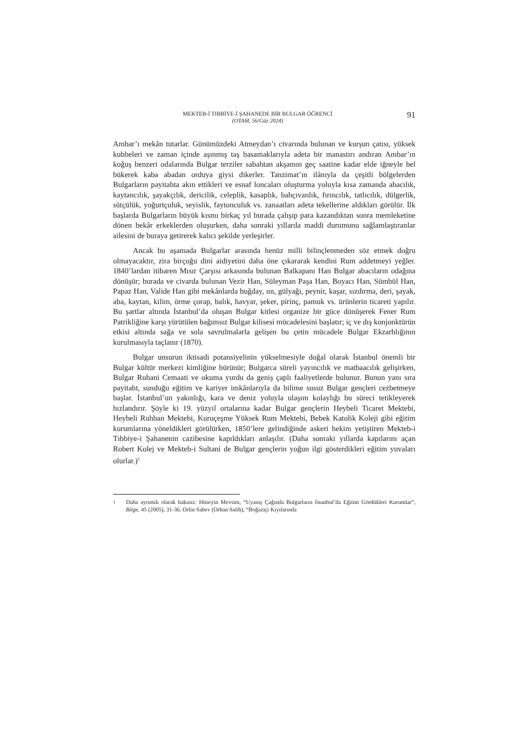MEKTEB-İ TIBBİYE-İ ŞAHANEDE BİR BULGAR ÖĞRENCİ
(OTAM, 56/Güz 2024)
91
Ambar’ı mekân tutarlar. Günümüzdeki Atmeydan’ı civarında bulunan ve kurşun çatısı, yüksek kubbeleri ve zaman içinde aşınmış taş basamaklarıyla adeta bir manastırı andıran Ambar’ın koğuş benzeri odalarında Bulgar terziler sabahtan akşamın geç saatine kadar elde iğneyle bel bükerek kaba abadan orduya giysi dikerler. Tanzimat’ın ilânıyla da çeşitli bölgelerden Bulgarların payitahta akın ettikleri ve esnaf loncaları oluşturma yoluyla kısa zamanda abacılık, kaytancılık, şayakçılık, dericilik, celeplik, kasaplık, bahçıvanlık, fırıncılık, tatlıcılık, dülgerlik, sütçülük, yoğurtçuluk, seyislik, faytonculuk vs. zanaatları adeta tekellerine aldıkları görülür. İlk başlarda Bulgarların büyük kısmı birkaç yıl burada çalışıp para kazandıktan sonra memleketine dönen bekâr erkeklerden oluşurken, daha sonraki yıllarda maddi durumunu sağlamlaştıranlar ailesini de buraya getirerek kalıcı şekilde yerleşirler.
Ancak bu aşamada Bulgarlar arasında henüz milli bilinçlenmeden söz etmek doğru olmayacaktır, zira birçoğu dini aidiyetini daha öne çıkararak kendini Rum addetmeyi yeğler. 1840’lardan itibaren Mısır Çarşısı arkasında bulunan Balkapanı Han Bulgar abacıların odağına dönüşür; burada ve civarda bulunan Vezir Han, Süleyman Paşa Han, Boyacı Han, Sümbül Han, Papaz Han, Valide Han gibi mekânlarda buğday, un, gülyağı, peynir, kaşar, sızdırma, deri, şayak, aba, kaytan, kilim, örme çorap, balık, havyar, şeker, pirinç, pamuk vs. ürünlerin ticareti yapılır. Bu şartlar altında İstanbul’da oluşan Bulgar kitlesi organize bir güce dönüşerek Fener Rum Patrikliğine karşı yürütülen bağımsız Bulgar kilisesi mücadelesini başlatır; iç ve dış konjonktürün etkisi altında sağa ve sola savrulmalarla gelişen bu çetin mücadele Bulgar Ekzarhlığının kurulmasıyla taçlanır (1870).
Bulgar unsurun iktisadi potansiyelinin yükselmesiyle doğal olarak İstanbul önemli bir Bulgar kültür merkezi kimliğine bürünür; Bulgarca süreli yayıncılık ve matbaacılık gelişirken, Bulgar Ruhani Cemaati ve okuma yurdu da geniş çaplı faaliyetlerde bulunur. Bunun yanı sıra payitaht, sunduğu eğitim ve kariyer imkânlarıyla da bilime susuz Bulgar gençleri cezbetmeye başlar. İstanbul’un yakınlığı, kara ve deniz yoluyla ulaşım kolaylığı bu süreci tetikleyerek hızlandırır. Şöyle ki 19. yüzyıl ortalarına kadar Bulgar gençlerin Heybeli Ticaret Mektebi, Heybeli Ruhban Mektebi, Kuruçeşme Yüksek Rum Mektebi, Bebek Katolik Koleji gibi eğitim kurumlarına yöneldikleri görülürken, 1850’lere gelindiğinde askeri hekim yetiştiren Mekteb-i Tıbbiye-i Şahanenin cazibesine kapıldıkları anlaşılır. (Daha sonraki yıllarda kapılarını açan Robert Kolej ve Mekteb-i Sultani de Bulgar gençlerin yoğun ilgi gösterdikleri eğitim yuvaları olurlar.)<sup>1</sup>
1 Daha ayrıntılı olarak bakınız: Hüseyin Mevsim, “Uyanış Çağında Bulgarların İstanbul’da Eğitim Gördükleri Kurumlar”, Bilge, 45 (2005), 31-36. Orlin Sabev (Orhan Salih), “Boğaziçi Kıyılarında